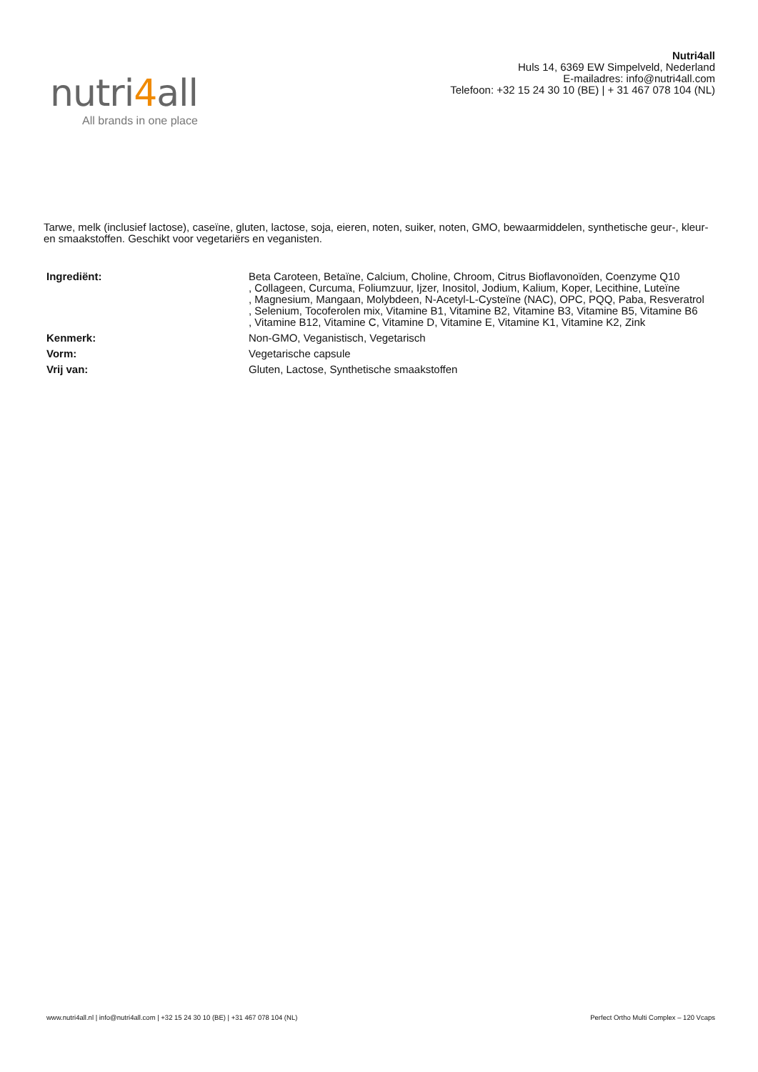nutri4all
All brands in one place
Nutri4all
Huls 14, 6369 EW Simpelveld, Nederland
E-mailadres: info@nutri4all.com
Telefoon: +32 15 24 30 10 (BE) | + 31 467 078 104 (NL)
Tarwe, melk (inclusief lactose), caseïne, gluten, lactose, soja, eieren, noten, suiker, noten, GMO, bewaarmiddelen, synthetische geur-, kleur- en smaakstoffen. Geschikt voor vegetariërs en veganisten.
| Ingrediënt: | Beta Caroteen, Betaïne, Calcium, Choline, Chroom, Citrus Bioflavonoïden, Coenzyme Q10 , Collageen, Curcuma, Foliumzuur, Ijzer, Inositol, Jodium, Kalium, Koper, Lecithine, Luteïne , Magnesium, Mangaan, Molybdeen, N-Acetyl-L-Cysteïne (NAC), OPC, PQQ, Paba, Resveratrol , Selenium, Tocoferolen mix, Vitamine B1, Vitamine B2, Vitamine B3, Vitamine B5, Vitamine B6 , Vitamine B12, Vitamine C, Vitamine D, Vitamine E, Vitamine K1, Vitamine K2, Zink |
| Kenmerk: | Non-GMO, Veganistisch, Vegetarisch |
| Vorm: | Vegetarische capsule |
| Vrij van: | Gluten, Lactose, Synthetische smaakstoffen |
www.nutri4all.nl | info@nutri4all.com | +32 15 24 30 10 (BE) | +31 467 078 104 (NL) Perfect Ortho Multi Complex – 120 Vcaps